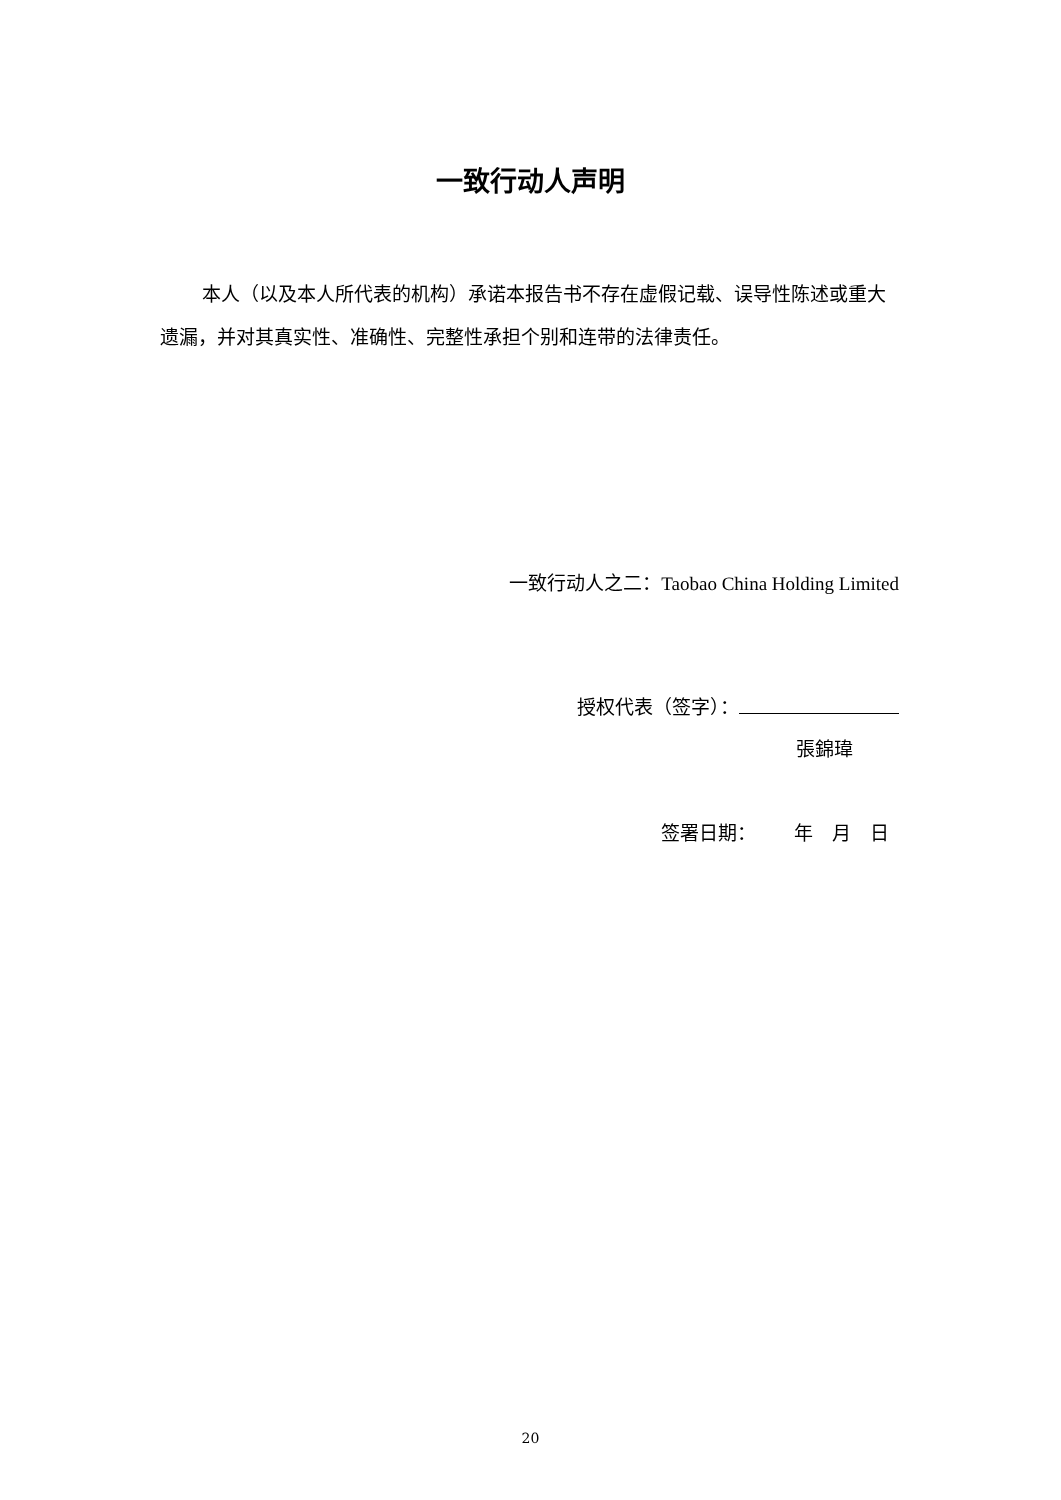一致行动人声明
本人（以及本人所代表的机构）承诺本报告书不存在虚假记载、误导性陈述或重大遗漏，并对其真实性、准确性、完整性承担个别和连带的法律责任。
一致行动人之二：Taobao China Holding Limited
授权代表（签字）：
張錦瑋
签署日期：  年 月 日
20